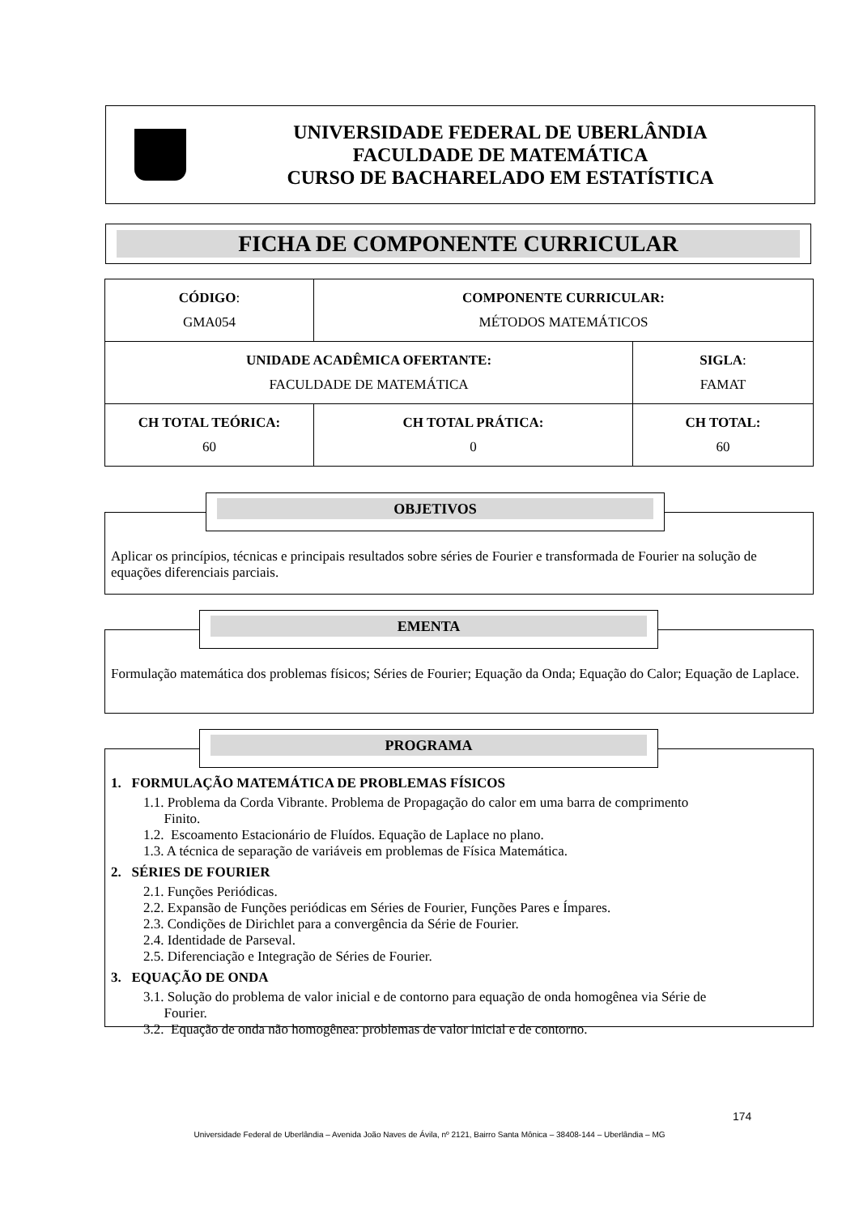UNIVERSIDADE FEDERAL DE UBERLÂNDIA
FACULDADE DE MATEMÁTICA
CURSO DE BACHARELADO EM ESTATÍSTICA
FICHA DE COMPONENTE CURRICULAR
| CÓDIGO : GMA054 | COMPONENTE CURRICULAR: MÉTODOS MATEMÁTICOS | |
| UNIDADE ACADÊMICA OFERTANTE: FACULDADE DE MATEMÁTICA | | SIGLA : FAMAT |
| CH TOTAL TEÓRICA: 60 | CH TOTAL PRÁTICA: 0 | CH TOTAL: 60 |
OBJETIVOS
Aplicar os princípios, técnicas e principais resultados sobre séries de Fourier e transformada de Fourier na solução de equações diferenciais parciais.
EMENTA
Formulação matemática dos problemas físicos; Séries de Fourier; Equação da Onda; Equação do Calor; Equação de Laplace.
PROGRAMA
1. FORMULAÇÃO MATEMÁTICA DE PROBLEMAS FÍSICOS
1.1. Problema da Corda Vibrante. Problema de Propagação do calor em uma barra de comprimento
Finito.
1.2. Escoamento Estacionário de Fluídos. Equação de Laplace no plano.
1.3. A técnica de separação de variáveis em problemas de Física Matemática.
2. SÉRIES DE FOURIER
2.1. Funções Periódicas.
2.2. Expansão de Funções periódicas em Séries de Fourier, Funções Pares e Ímpares.
2.3. Condições de Dirichlet para a convergência da Série de Fourier.
2.4. Identidade de Parseval.
2.5. Diferenciação e Integração de Séries de Fourier.
3. EQUAÇÃO DE ONDA
3.1. Solução do problema de valor inicial e de contorno para equação de onda homogênea via Série de
Fourier.
3.2. Equação de onda não homogênea: problemas de valor inicial e de contorno.
174
Universidade Federal de Uberlândia – Avenida João Naves de Ávila, nº 2121, Bairro Santa Mônica – 38408-144 – Uberlândia – MG